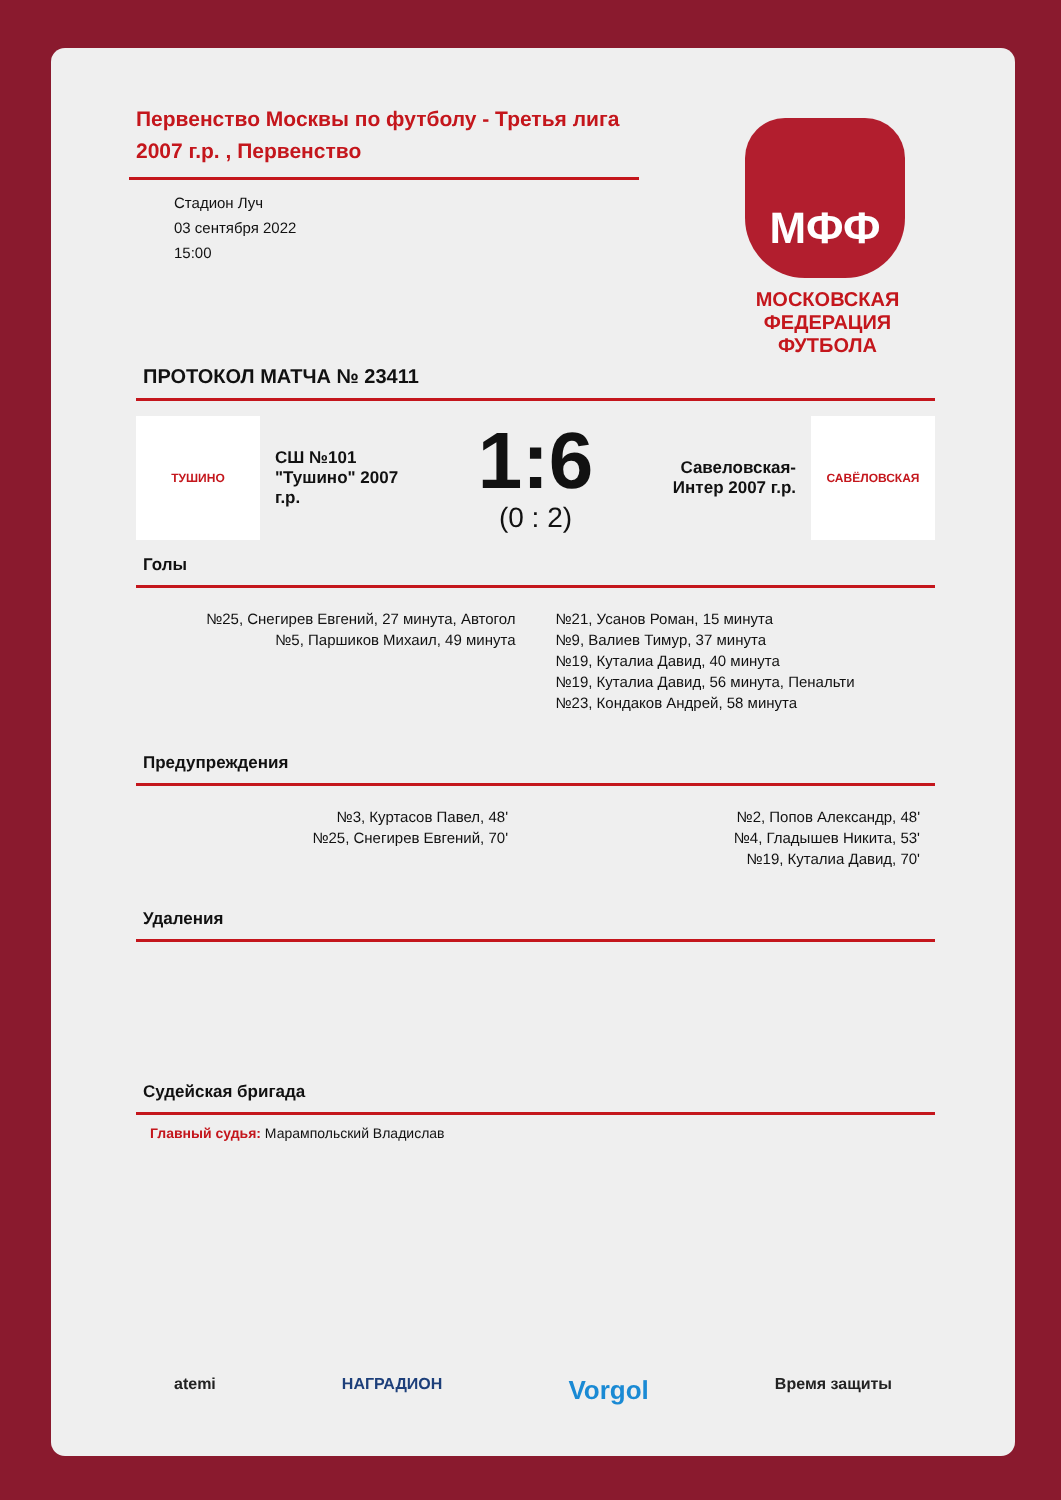Первенство Москвы по футболу - Третья лига 2007 г.р. , Первенство
Стадион Луч
03 сентября 2022
15:00
ПРОТОКОЛ МАТЧА № 23411
ТУШИНО
СШ №101 "Тушино" 2007 г.р.
1:6
(0 : 2)
Савеловская-Интер 2007 г.р.
САВЁЛОВСКАЯ
Голы
№25, Снегирев Евгений, 27 минута, Автогол
№5, Паршиков Михаил, 49 минута
№21, Усанов Роман, 15 минута
№9, Валиев Тимур, 37 минута
№19, Куталиа Давид, 40 минута
№19, Куталиа Давид, 56 минута, Пенальти
№23, Кондаков Андрей, 58 минута
Предупреждения
№3, Куртасов Павел, 48'
№25, Снегирев Евгений, 70'
№2, Попов Александр, 48'
№4, Гладышев Никита, 53'
№19, Куталиа Давид, 70'
Удаления
Судейская бригада
Главный судья: Марампольский Владислав
МФФ
МОСКОВСКАЯ ФЕДЕРАЦИЯ ФУТБОЛА
atemi НАГРАДИОН Vorgol Время защиты